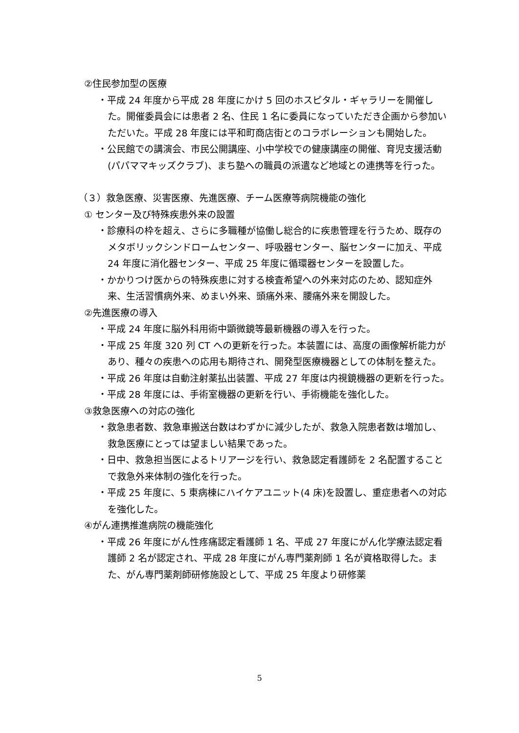②住民参加型の医療
・平成 24 年度から平成 28 年度にかけ 5 回のホスピタル・ギャラリーを開催した。開催委員会には患者 2 名、住民 1 名に委員になっていただき企画から参加いただいた。平成 28 年度には平和町商店街とのコラボレーションも開始した。
・公民館での講演会、市民公開講座、小中学校での健康講座の開催、育児支援活動(パパママキッズクラブ)、まち塾への職員の派遣など地域との連携等を行った。
（３）救急医療、災害医療、先進医療、チーム医療等病院機能の強化
① センター及び特殊疾患外来の設置
・診療科の枠を超え、さらに多職種が協働し総合的に疾患管理を行うため、既存のメタボリックシンドロームセンター、呼吸器センター、脳センターに加え、平成 24 年度に消化器センター、平成 25 年度に循環器センターを設置した。
・かかりつけ医からの特殊疾患に対する検査希望への外来対応のため、認知症外来、生活習慣病外来、めまい外来、頭痛外来、腰痛外来を開設した。
②先進医療の導入
・平成 24 年度に脳外科用術中顕微鏡等最新機器の導入を行った。
・平成 25 年度 320 列 CT への更新を行った。本装置には、高度の画像解析能力があり、種々の疾患への応用も期待され、開発型医療機器としての体制を整えた。
・平成 26 年度は自動注射薬払出装置、平成 27 年度は内視鏡機器の更新を行った。
・平成 28 年度には、手術室機器の更新を行い、手術機能を強化した。
③救急医療への対応の強化
・救急患者数、救急車搬送台数はわずかに減少したが、救急入院患者数は増加し、救急医療にとっては望ましい結果であった。
・日中、救急担当医によるトリアージを行い、救急認定看護師を 2 名配置することで救急外来体制の強化を行った。
・平成 25 年度に、5 東病棟にハイケアユニット(4 床)を設置し、重症患者への対応を強化した。
④がん連携推進病院の機能強化
・平成 26 年度にがん性疼痛認定看護師 1 名、平成 27 年度にがん化学療法認定看護師 2 名が認定され、平成 28 年度にがん専門薬剤師 1 名が資格取得した。また、がん専門薬剤師研修施設として、平成 25 年度より研修薬
5